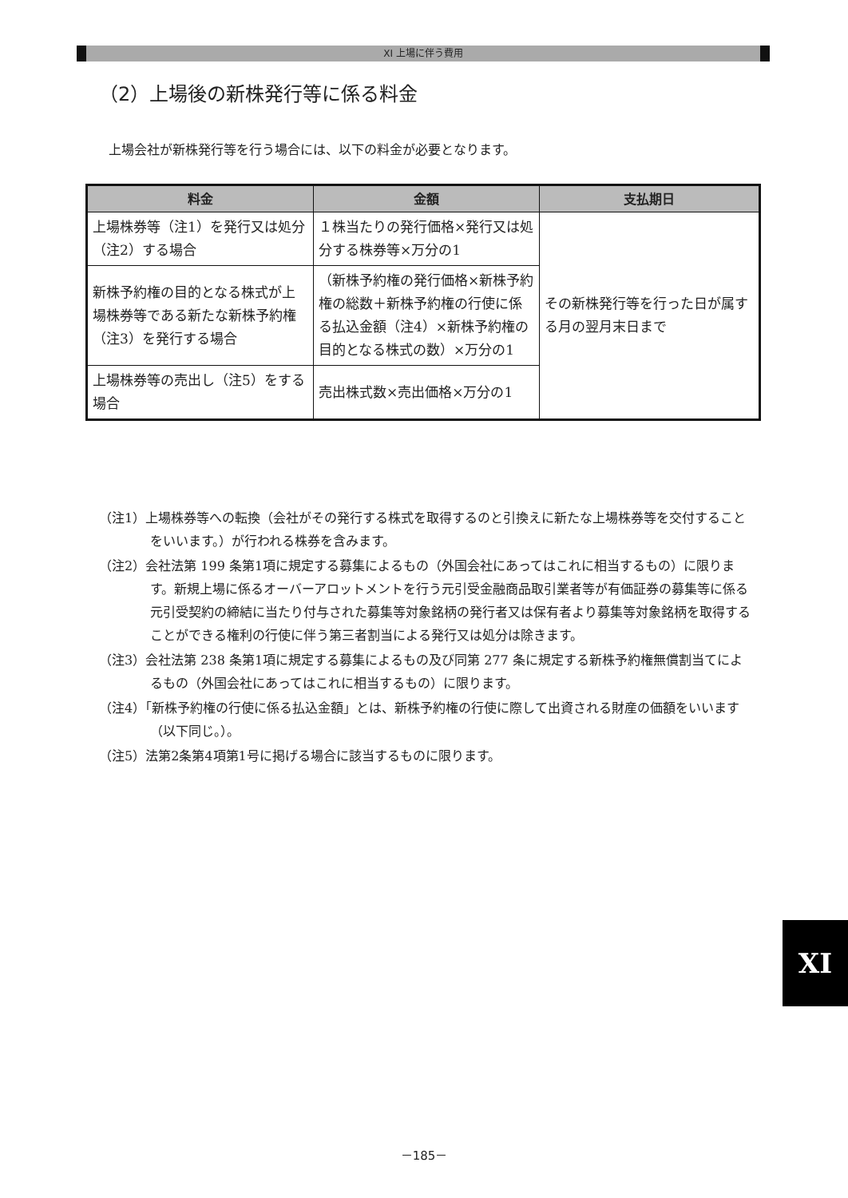XI 上場に伴う費用
（2）上場後の新株発行等に係る料金
上場会社が新株発行等を行う場合には、以下の料金が必要となります。
| 料金 | 金額 | 支払期日 |
| --- | --- | --- |
| 上場株券等（注1）を発行又は処分（注2）する場合 | １株当たりの発行価格×発行又は処分する株券等×万分の1 | その新株発行等を行った日が属する月の翌月末日まで |
| 新株予約権の目的となる株式が上場株券等である新たな新株予約権（注3）を発行する場合 | （新株予約権の発行価格×新株予約権の総数＋新株予約権の行使に係る払込金額（注4）×新株予約権の目的となる株式の数）×万分の1 | |
| 上場株券等の売出し（注5）をする場合 | 売出株式数×売出価格×万分の1 | |
（注1）上場株券等への転換（会社がその発行する株式を取得するのと引換えに新たな上場株券等を交付することをいいます。）が行われる株券を含みます。
（注2）会社法第 199 条第1項に規定する募集によるもの（外国会社にあってはこれに相当するもの）に限ります。新規上場に係るオーバーアロットメントを行う元引受金融商品取引業者等が有価証券の募集等に係る元引受契約の締結に当たり付与された募集等対象銘柄の発行者又は保有者より募集等対象銘柄を取得することができる権利の行使に伴う第三者割当による発行又は処分は除きます。
（注3）会社法第 238 条第1項に規定する募集によるもの及び同第 277 条に規定する新株予約権無償割当てによるもの（外国会社にあってはこれに相当するもの）に限ります。
（注4）「新株予約権の行使に係る払込金額」とは、新株予約権の行使に際して出資される財産の価額をいいます（以下同じ。）。
（注5）法第2条第4項第1号に掲げる場合に該当するものに限ります。
XI
－185－